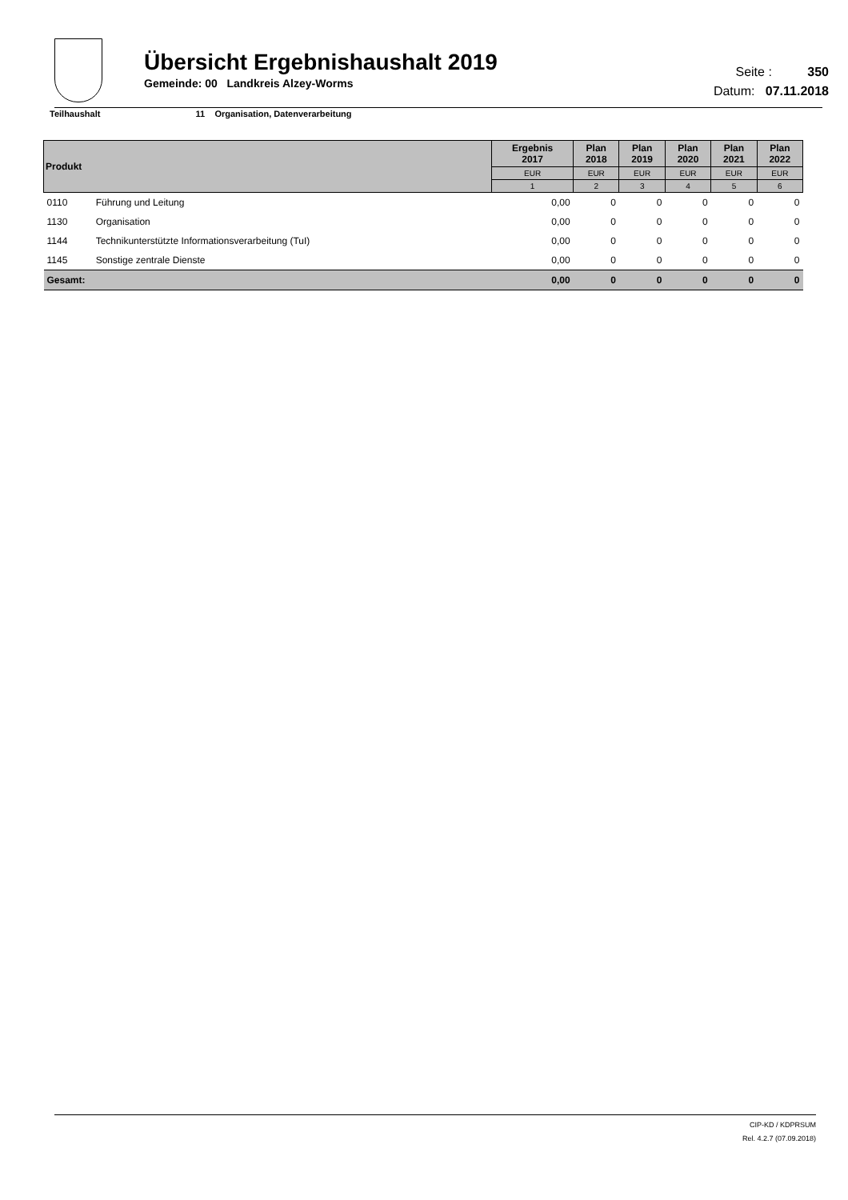Übersicht Ergebnishaushalt 2019
Gemeinde: 00 Landkreis Alzey-Worms
Seite : 350
Datum: 07.11.2018
Teilhaushalt 11 Organisation, Datenverarbeitung
| Produkt | | Ergebnis 2017 | Plan 2018 | Plan 2019 | Plan 2020 | Plan 2021 | Plan 2022 |
| --- | --- | --- | --- | --- | --- | --- | --- |
| | | EUR | EUR | EUR | EUR | EUR | EUR |
| | | 1 | 2 | 3 | 4 | 5 | 6 |
| 0110 | Führung und Leitung | 0,00 | 0 | 0 | 0 | 0 | 0 |
| 1130 | Organisation | 0,00 | 0 | 0 | 0 | 0 | 0 |
| 1144 | Technikunterstützte Informationsverarbeitung (TuI) | 0,00 | 0 | 0 | 0 | 0 | 0 |
| 1145 | Sonstige zentrale Dienste | 0,00 | 0 | 0 | 0 | 0 | 0 |
| Gesamt: | | 0,00 | 0 | 0 | 0 | 0 | 0 |
CIP-KD / KDPRSUM
Rel. 4.2.7 (07.09.2018)